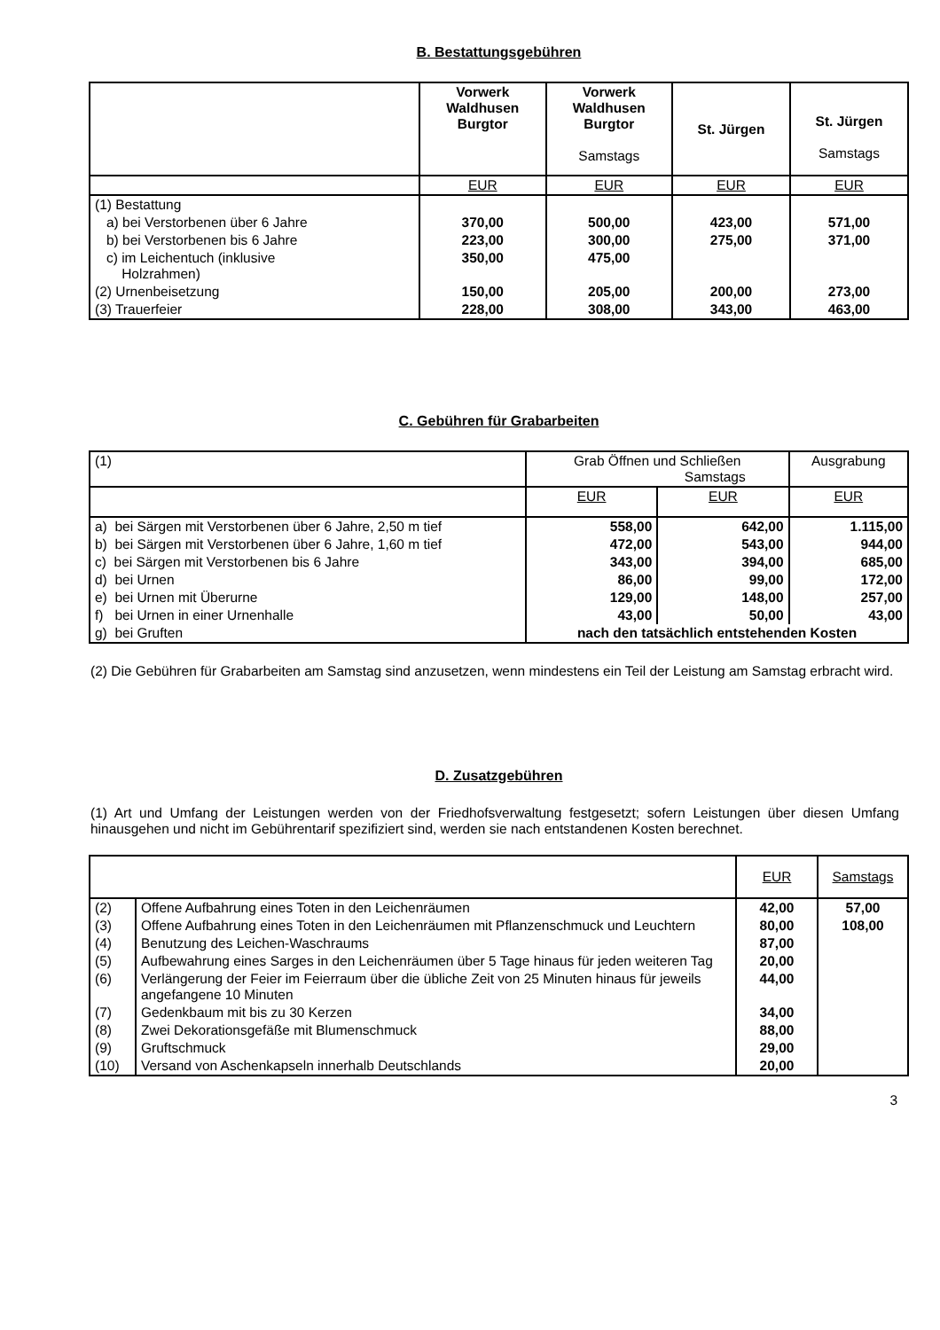B. Bestattungsgebühren
| | Vorwerk Waldhusen Burgtor | Vorwerk Waldhusen Burgtor Samstags | St. Jürgen | St. Jürgen Samstags |
| --- | --- | --- | --- | --- |
| | EUR | EUR | EUR | EUR |
| (1) Bestattung | | | | |
| a) bei Verstorbenen über 6 Jahre | 370,00 | 500,00 | 423,00 | 571,00 |
| b) bei Verstorbenen bis 6 Jahre | 223,00 | 300,00 | 275,00 | 371,00 |
| c) im Leichentuch (inklusive Holzrahmen) | 350,00 | 475,00 | | |
| (2) Urnenbeisetzung | 150,00 | 205,00 | 200,00 | 273,00 |
| (3) Trauerfeier | 228,00 | 308,00 | 343,00 | 463,00 |
C. Gebühren für Grabarbeiten
| (1) | Grab Öffnen und Schließen Samstags | | Ausgrabung |
| | EUR | EUR | EUR |
| a) bei Särgen mit Verstorbenen über 6 Jahre, 2,50 m tief | 558,00 | 642,00 | 1.115,00 |
| b) bei Särgen mit Verstorbenen über 6 Jahre, 1,60 m tief | 472,00 | 543,00 | 944,00 |
| c) bei Särgen mit Verstorbenen bis 6 Jahre | 343,00 | 394,00 | 685,00 |
| d) bei Urnen | 86,00 | 99,00 | 172,00 |
| e) bei Urnen mit Überurne | 129,00 | 148,00 | 257,00 |
| f) bei Urnen in einer Urnenhalle | 43,00 | 50,00 | 43,00 |
| g) bei Gruften | nach den tatsächlich entstehenden Kosten | | |
(2) Die Gebühren für Grabarbeiten am Samstag sind anzusetzen, wenn mindestens ein Teil der Leistung am Samstag erbracht wird.
D. Zusatzgebühren
(1) Art und Umfang der Leistungen werden von der Friedhofsverwaltung festgesetzt; sofern Leistungen über diesen Umfang hinausgehen und nicht im Gebührentarif spezifiziert sind, werden sie nach entstandenen Kosten berechnet.
| | | EUR | Samstags |
| (2) | Offene Aufbahrung eines Toten in den Leichenräumen | 42,00 | 57,00 |
| (3) | Offene Aufbahrung eines Toten in den Leichenräumen mit Pflanzenschmuck und Leuchtern | 80,00 | 108,00 |
| (4) | Benutzung des Leichen-Waschraums | 87,00 | |
| (5) | Aufbewahrung eines Sarges in den Leichenräumen über 5 Tage hinaus für jeden weiteren Tag | 20,00 | |
| (6) | Verlängerung der Feier im Feierraum über die übliche Zeit von 25 Minuten hinaus für jeweils angefangene 10 Minuten | 44,00 | |
| (7) | Gedenkbaum mit bis zu 30 Kerzen | 34,00 | |
| (8) | Zwei Dekorationsgefäße mit Blumenschmuck | 88,00 | |
| (9) | Gruftschmuck | 29,00 | |
| (10) | Versand von Aschenkapseln innerhalb Deutschlands | 20,00 | |
3